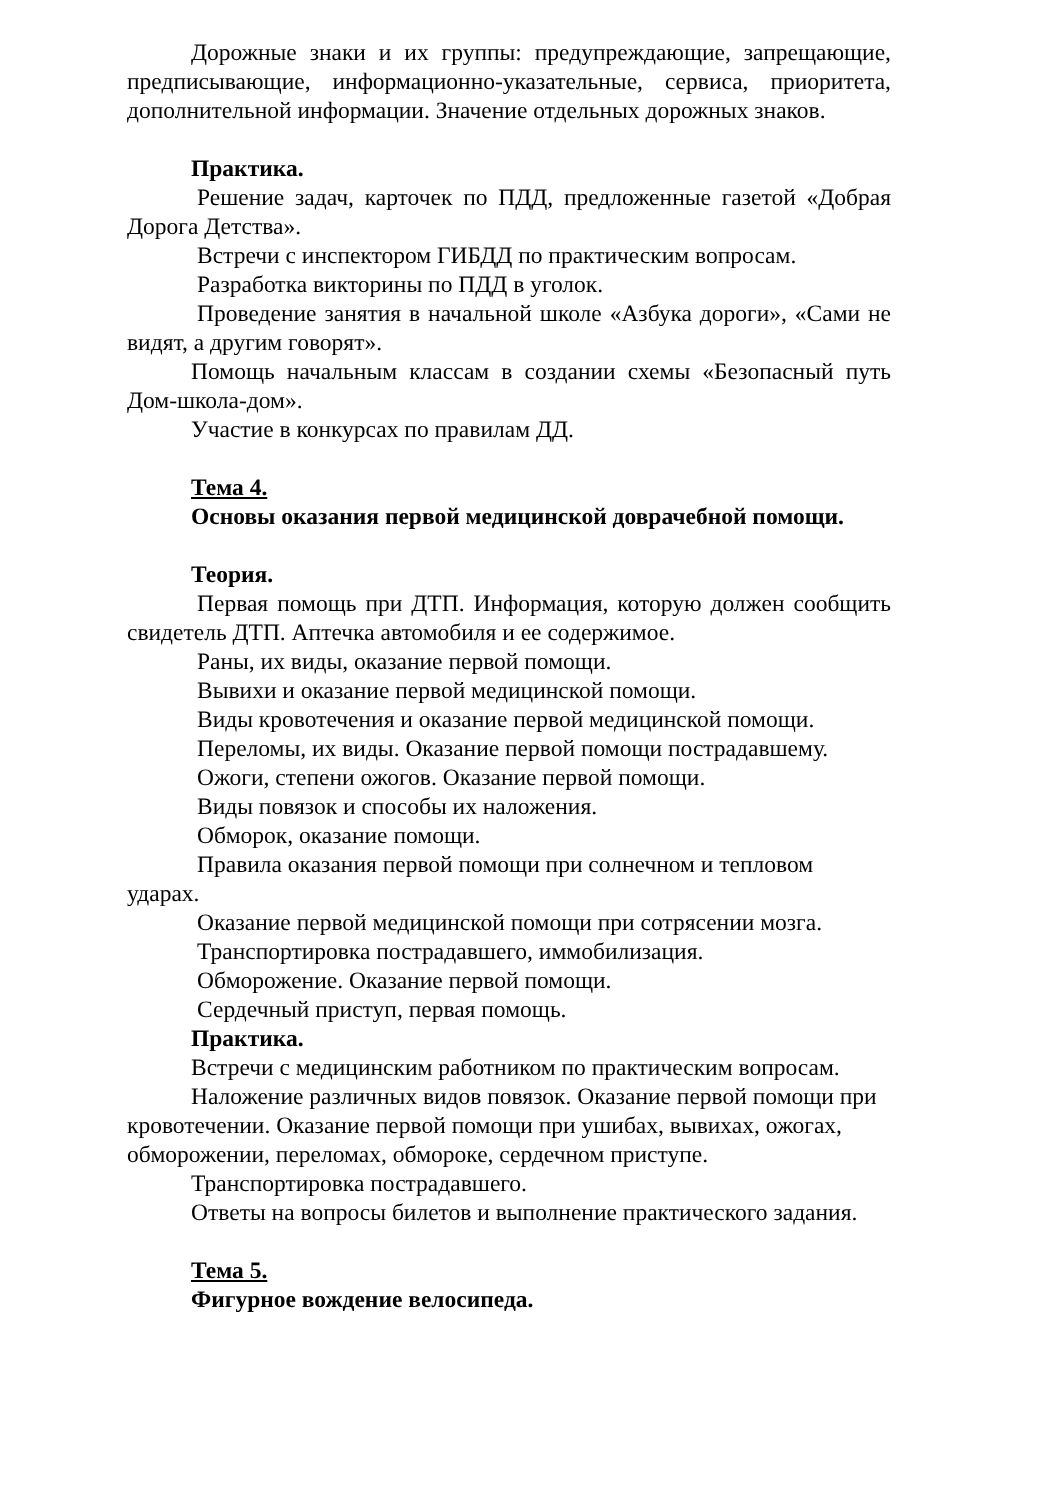Дорожные знаки и их группы: предупреждающие, запрещающие, предписывающие, информационно-указательные, сервиса, приоритета, дополнительной информации. Значение отдельных дорожных знаков.
Практика.
Решение задач, карточек по ПДД, предложенные газетой «Добрая Дорога Детства».
Встречи с инспектором ГИБДД по практическим вопросам.
Разработка викторины по ПДД в уголок.
Проведение занятия в начальной школе «Азбука дороги», «Сами не видят, а другим говорят».
Помощь начальным классам в создании схемы «Безопасный путь Дом-школа-дом».
Участие в конкурсах по правилам ДД.
Тема 4.
Основы оказания первой медицинской доврачебной помощи.
Теория.
Первая помощь при ДТП. Информация, которую должен сообщить свидетель ДТП. Аптечка автомобиля и ее содержимое.
Раны, их виды, оказание первой помощи.
Вывихи и оказание первой медицинской помощи.
Виды кровотечения и оказание первой медицинской помощи.
Переломы, их виды. Оказание первой помощи пострадавшему.
Ожоги, степени ожогов. Оказание первой помощи.
Виды повязок и способы их наложения.
Обморок, оказание помощи.
Правила оказания первой помощи при солнечном и тепловом ударах.
Оказание первой медицинской помощи при сотрясении мозга.
Транспортировка пострадавшего, иммобилизация.
Обморожение. Оказание первой помощи.
Сердечный приступ, первая помощь.
Практика.
Встречи с медицинским работником по практическим вопросам.
Наложение различных видов повязок. Оказание первой помощи при кровотечении. Оказание первой помощи при ушибах, вывихах, ожогах, обморожении, переломах, обмороке, сердечном приступе.
Транспортировка пострадавшего.
Ответы на вопросы билетов и выполнение практического задания.
Тема 5.
Фигурное вождение велосипеда.